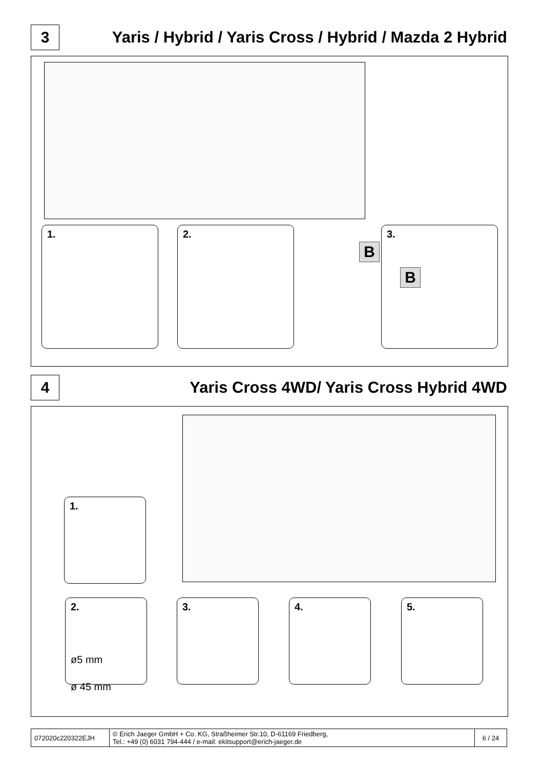3
Yaris / Hybrid / Yaris Cross / Hybrid / Mazda 2 Hybrid
1. 2.
B
3.
B
4
Yaris Cross 4WD/ Yaris Cross Hybrid 4WD
1.
2.
ø5 mm
ø 45 mm
3. 4. 5.
| 072020c220322EJH | © Erich Jaeger GmbH + Co. KG, Straßheimer Str.10, D-61169 Friedberg, Tel.: +49 (0) 6031 794-444 / e-mail: ekitsupport@erich-jaeger.de | 6 / 24 |